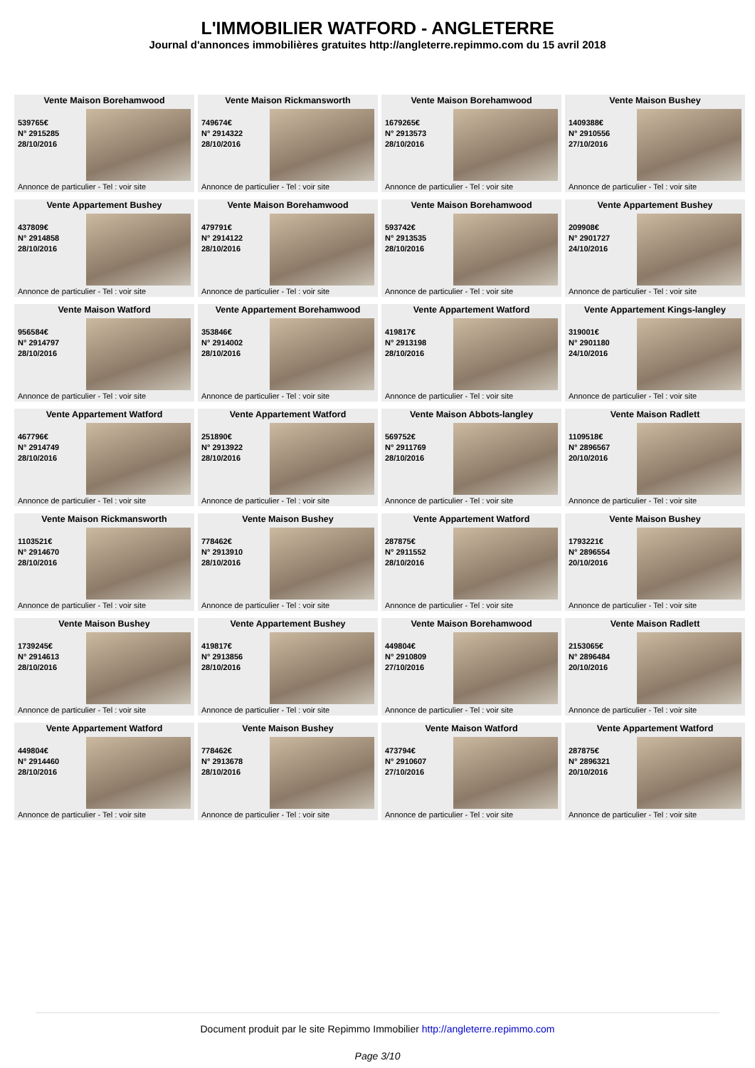L'IMMOBILIER WATFORD - ANGLETERRE
Journal d'annonces immobilières gratuites http://angleterre.repimmo.com du 15 avril 2018
Vente Maison Borehamwood
539765€
N° 2915285
28/10/2016
Annonce de particulier - Tel : voir site
Vente Maison Rickmansworth
749674€
N° 2914322
28/10/2016
Annonce de particulier - Tel : voir site
Vente Maison Borehamwood
1679265€
N° 2913573
28/10/2016
Annonce de particulier - Tel : voir site
Vente Maison Bushey
1409388€
N° 2910556
27/10/2016
Annonce de particulier - Tel : voir site
Vente Appartement Bushey
437809€
N° 2914858
28/10/2016
Annonce de particulier - Tel : voir site
Vente Maison Borehamwood
479791€
N° 2914122
28/10/2016
Annonce de particulier - Tel : voir site
Vente Maison Borehamwood
593742€
N° 2913535
28/10/2016
Annonce de particulier - Tel : voir site
Vente Appartement Bushey
209908€
N° 2901727
24/10/2016
Annonce de particulier - Tel : voir site
Vente Maison Watford
956584€
N° 2914797
28/10/2016
Annonce de particulier - Tel : voir site
Vente Appartement Borehamwood
353846€
N° 2914002
28/10/2016
Annonce de particulier - Tel : voir site
Vente Appartement Watford
419817€
N° 2913198
28/10/2016
Annonce de particulier - Tel : voir site
Vente Appartement Kings-langley
319001€
N° 2901180
24/10/2016
Annonce de particulier - Tel : voir site
Vente Appartement Watford
467796€
N° 2914749
28/10/2016
Annonce de particulier - Tel : voir site
Vente Appartement Watford
251890€
N° 2913922
28/10/2016
Annonce de particulier - Tel : voir site
Vente Maison Abbots-langley
569752€
N° 2911769
28/10/2016
Annonce de particulier - Tel : voir site
Vente Maison Radlett
1109518€
N° 2896567
20/10/2016
Annonce de particulier - Tel : voir site
Vente Maison Rickmansworth
1103521€
N° 2914670
28/10/2016
Annonce de particulier - Tel : voir site
Vente Maison Bushey
778462€
N° 2913910
28/10/2016
Annonce de particulier - Tel : voir site
Vente Appartement Watford
287875€
N° 2911552
28/10/2016
Annonce de particulier - Tel : voir site
Vente Maison Bushey
1793221€
N° 2896554
20/10/2016
Annonce de particulier - Tel : voir site
Vente Maison Bushey
1739245€
N° 2914613
28/10/2016
Annonce de particulier - Tel : voir site
Vente Appartement Bushey
419817€
N° 2913856
28/10/2016
Annonce de particulier - Tel : voir site
Vente Maison Borehamwood
449804€
N° 2910809
27/10/2016
Annonce de particulier - Tel : voir site
Vente Maison Radlett
2153065€
N° 2896484
20/10/2016
Annonce de particulier - Tel : voir site
Vente Appartement Watford
449804€
N° 2914460
28/10/2016
Annonce de particulier - Tel : voir site
Vente Maison Bushey
778462€
N° 2913678
28/10/2016
Annonce de particulier - Tel : voir site
Vente Maison Watford
473794€
N° 2910607
27/10/2016
Annonce de particulier - Tel : voir site
Vente Appartement Watford
287875€
N° 2896321
20/10/2016
Annonce de particulier - Tel : voir site
Document produit par le site Repimmo Immobilier http://angleterre.repimmo.com
Page 3/10